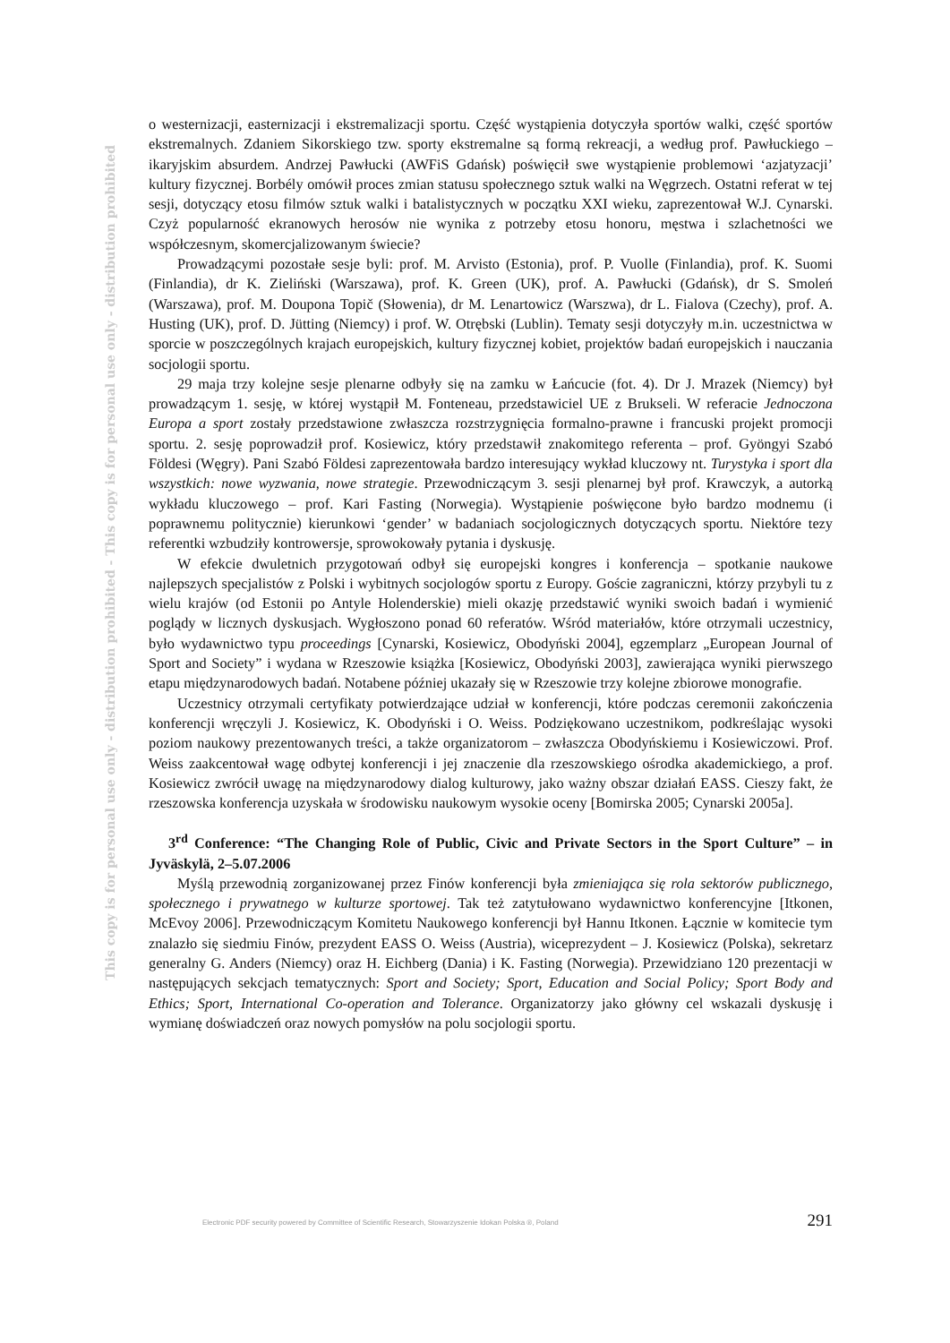This copy is for personal use only - distribution prohibited - This copy is for personal use only - distribution prohibited
o westernizacji, easternizacji i ekstremalizacji sportu. Część wystąpienia dotyczyła sportów walki, część sportów ekstremalnych. Zdaniem Sikorskiego tzw. sporty ekstremalne są formą rekreacji, a według prof. Pawłuckiego – ikaryjskim absurdem. Andrzej Pawłucki (AWFiS Gdańsk) poświęcił swe wystąpienie problemowi ‘azjatyzacji’ kultury fizycznej. Borbély omówił proces zmian statusu społecznego sztuk walki na Węgrzech. Ostatni referat w tej sesji, dotyczący etosu filmów sztuk walki i batalistycznych w początku XXI wieku, zaprezentował W.J. Cynarski. Czyż popularność ekranowych herosów nie wynika z potrzeby etosu honoru, męstwa i szlachetności we współczesnym, skomercjalizowanym świecie?
Prowadzącymi pozostałe sesje byli: prof. M. Arvisto (Estonia), prof. P. Vuolle (Finlandia), prof. K. Suomi (Finlandia), dr K. Zieliński (Warszawa), prof. K. Green (UK), prof. A. Pawłucki (Gdańsk), dr S. Smoleń (Warszawa), prof. M. Doupona Topič (Słowenia), dr M. Lenartowicz (Warszwa), dr L. Fialova (Czechy), prof. A. Husting (UK), prof. D. Jütting (Niemcy) i prof. W. Otrębski (Lublin). Tematy sesji dotyczyły m.in. uczestnictwa w sporcie w poszczególnych krajach europejskich, kultury fizycznej kobiet, projektów badań europejskich i nauczania socjologii sportu.
29 maja trzy kolejne sesje plenarne odbyły się na zamku w Łańcucie (fot. 4). Dr J. Mrazek (Niemcy) był prowadzącym 1. sesję, w której wystąpił M. Fonteneau, przedstawiciel UE z Brukseli. W referacie Jednoczona Europa a sport zostały przedstawione zwłaszcza rozstrzygnięcia formalno-prawne i francuski projekt promocji sportu. 2. sesję poprowadził prof. Kosiewicz, który przedstawił znakomitego referenta – prof. Gyöngyi Szabó Földesi (Węgry). Pani Szabó Földesi zaprezentowała bardzo interesujący wykład kluczowy nt. Turystyka i sport dla wszystkich: nowe wyzwania, nowe strategie. Przewodniczącym 3. sesji plenarnej był prof. Krawczyk, a autorką wykładu kluczowego – prof. Kari Fasting (Norwegia). Wystąpienie poświęcone było bardzo modnemu (i poprawnemu politycznie) kierunkowi ‘gender’ w badaniach socjologicznych dotyczących sportu. Niektóre tezy referentki wzbudziły kontrowersje, sprowokowały pytania i dyskusję.
W efekcie dwuletnich przygotowań odbył się europejski kongres i konferencja – spotkanie naukowe najlepszych specjalistów z Polski i wybitnych socjologów sportu z Europy. Goście zagraniczni, którzy przybyli tu z wielu krajów (od Estonii po Antyle Holenderskie) mieli okazję przedstawić wyniki swoich badań i wymienić poglądy w licznych dyskusjach. Wygłoszono ponad 60 referatów. Wśród materiałów, które otrzymali uczestnicy, było wydawnictwo typu proceedings [Cynarski, Kosiewicz, Obodyński 2004], egzemplarz „European Journal of Sport and Society” i wydana w Rzeszowie książka [Kosiewicz, Obodyński 2003], zawierająca wyniki pierwszego etapu międzynarodowych badań. Notabene później ukazały się w Rzeszowie trzy kolejne zbiorowe monografie.
Uczestnicy otrzymali certyfikaty potwierdzające udział w konferencji, które podczas ceremonii zakończenia konferencji wręczyli J. Kosiewicz, K. Obodyński i O. Weiss. Podziękowano uczestnikom, podkreślając wysoki poziom naukowy prezentowanych treści, a także organizatorom – zwłaszcza Obodyńskiemu i Kosiewiczowi. Prof. Weiss zaakcentował wagę odbytej konferencji i jej znaczenie dla rzeszowskiego ośrodka akademickiego, a prof. Kosiewicz zwrócił uwagę na międzynarodowy dialog kulturowy, jako ważny obszar działań EASS. Cieszy fakt, że rzeszowska konferencja uzyskała w środowisku naukowym wysokie oceny [Bomirska 2005; Cynarski 2005a].
3<sup>rd</sup> Conference: “The Changing Role of Public, Civic and Private Sectors in the Sport Culture” – in Jyväskylä, 2–5.07.2006
Myślą przewodnią zorganizowanej przez Finów konferencji była zmieniająca się rola sektorów publicznego, społecznego i prywatnego w kulturze sportowej. Tak też zatytułowano wydawnictwo konferencyjne [Itkonen, McEvoy 2006]. Przewodniczącym Komitetu Naukowego konferencji był Hannu Itkonen. Łącznie w komitecie tym znalazło się siedmiu Finów, prezydent EASS O. Weiss (Austria), wiceprezydent – J. Kosiewicz (Polska), sekretarz generalny G. Anders (Niemcy) oraz H. Eichberg (Dania) i K. Fasting (Norwegia). Przewidziano 120 prezentacji w następujących sekcjach tematycznych: Sport and Society; Sport, Education and Social Policy; Sport Body and Ethics; Sport, International Co-operation and Tolerance. Organizatorzy jako główny cel wskazali dyskusję i wymianę doświadczeń oraz nowych pomysłów na polu socjologii sportu.
Electronic PDF security powered by Committee of Scientific Research, Stowarzyszenie Idokan Polska ®, Poland 291